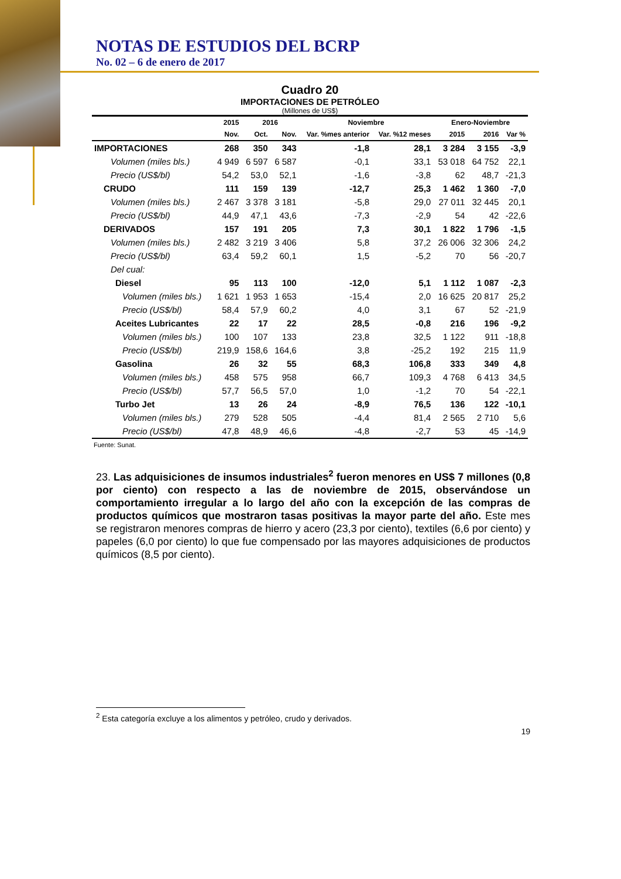NOTAS DE ESTUDIOS DEL BCRP
No. 02 – 6 de enero de 2017
Cuadro 20
IMPORTACIONES DE PETRÓLEO
(Millones de US$)
| | 2015 | 2016 | | Noviembre | | Enero-Noviembre | | |
| --- | --- | --- | --- | --- | --- | --- | --- | --- |
| | Nov. | Oct. | Nov. | Var. %mes anterior | Var. %12 meses | 2015 | 2016 | Var % |
| IMPORTACIONES | 268 | 350 | 343 | -1,8 | 28,1 | 3 284 | 3 155 | -3,9 |
| Volumen (miles bls.) | 4 949 | 6 597 | 6 587 | -0,1 | 33,1 | 53 018 | 64 752 | 22,1 |
| Precio (US$/bl) | 54,2 | 53,0 | 52,1 | -1,6 | -3,8 | 62 | 48,7 | -21,3 |
| CRUDO | 111 | 159 | 139 | -12,7 | 25,3 | 1 462 | 1 360 | -7,0 |
| Volumen (miles bls.) | 2 467 | 3 378 | 3 181 | -5,8 | 29,0 | 27 011 | 32 445 | 20,1 |
| Precio (US$/bl) | 44,9 | 47,1 | 43,6 | -7,3 | -2,9 | 54 | 42 | -22,6 |
| DERIVADOS | 157 | 191 | 205 | 7,3 | 30,1 | 1 822 | 1 796 | -1,5 |
| Volumen (miles bls.) | 2 482 | 3 219 | 3 406 | 5,8 | 37,2 | 26 006 | 32 306 | 24,2 |
| Precio (US$/bl) | 63,4 | 59,2 | 60,1 | 1,5 | -5,2 | 70 | 56 | -20,7 |
| Del cual: | | | | | | | | |
| Diesel | 95 | 113 | 100 | -12,0 | 5,1 | 1 112 | 1 087 | -2,3 |
| Volumen (miles bls.) | 1 621 | 1 953 | 1 653 | -15,4 | 2,0 | 16 625 | 20 817 | 25,2 |
| Precio (US$/bl) | 58,4 | 57,9 | 60,2 | 4,0 | 3,1 | 67 | 52 | -21,9 |
| Aceites Lubricantes | 22 | 17 | 22 | 28,5 | -0,8 | 216 | 196 | -9,2 |
| Volumen (miles bls.) | 100 | 107 | 133 | 23,8 | 32,5 | 1 122 | 911 | -18,8 |
| Precio (US$/bl) | 219,9 | 158,6 | 164,6 | 3,8 | -25,2 | 192 | 215 | 11,9 |
| Gasolina | 26 | 32 | 55 | 68,3 | 106,8 | 333 | 349 | 4,8 |
| Volumen (miles bls.) | 458 | 575 | 958 | 66,7 | 109,3 | 4 768 | 6 413 | 34,5 |
| Precio (US$/bl) | 57,7 | 56,5 | 57,0 | 1,0 | -1,2 | 70 | 54 | -22,1 |
| Turbo Jet | 13 | 26 | 24 | -8,9 | 76,5 | 136 | 122 | -10,1 |
| Volumen (miles bls.) | 279 | 528 | 505 | -4,4 | 81,4 | 2 565 | 2 710 | 5,6 |
| Precio (US$/bl) | 47,8 | 48,9 | 46,6 | -4,8 | -2,7 | 53 | 45 | -14,9 |
Fuente: Sunat.
23. Las adquisiciones de insumos industriales<sup>2</sup> fueron menores en US$ 7 millones (0,8 por ciento) con respecto a las de noviembre de 2015, observándose un comportamiento irregular a lo largo del año con la excepción de las compras de productos químicos que mostraron tasas positivas la mayor parte del año. Este mes se registraron menores compras de hierro y acero (23,3 por ciento), textiles (6,6 por ciento) y papeles (6,0 por ciento) lo que fue compensado por las mayores adquisiciones de productos químicos (8,5 por ciento).
<sup>2</sup> Esta categoría excluye a los alimentos y petróleo, crudo y derivados.
19